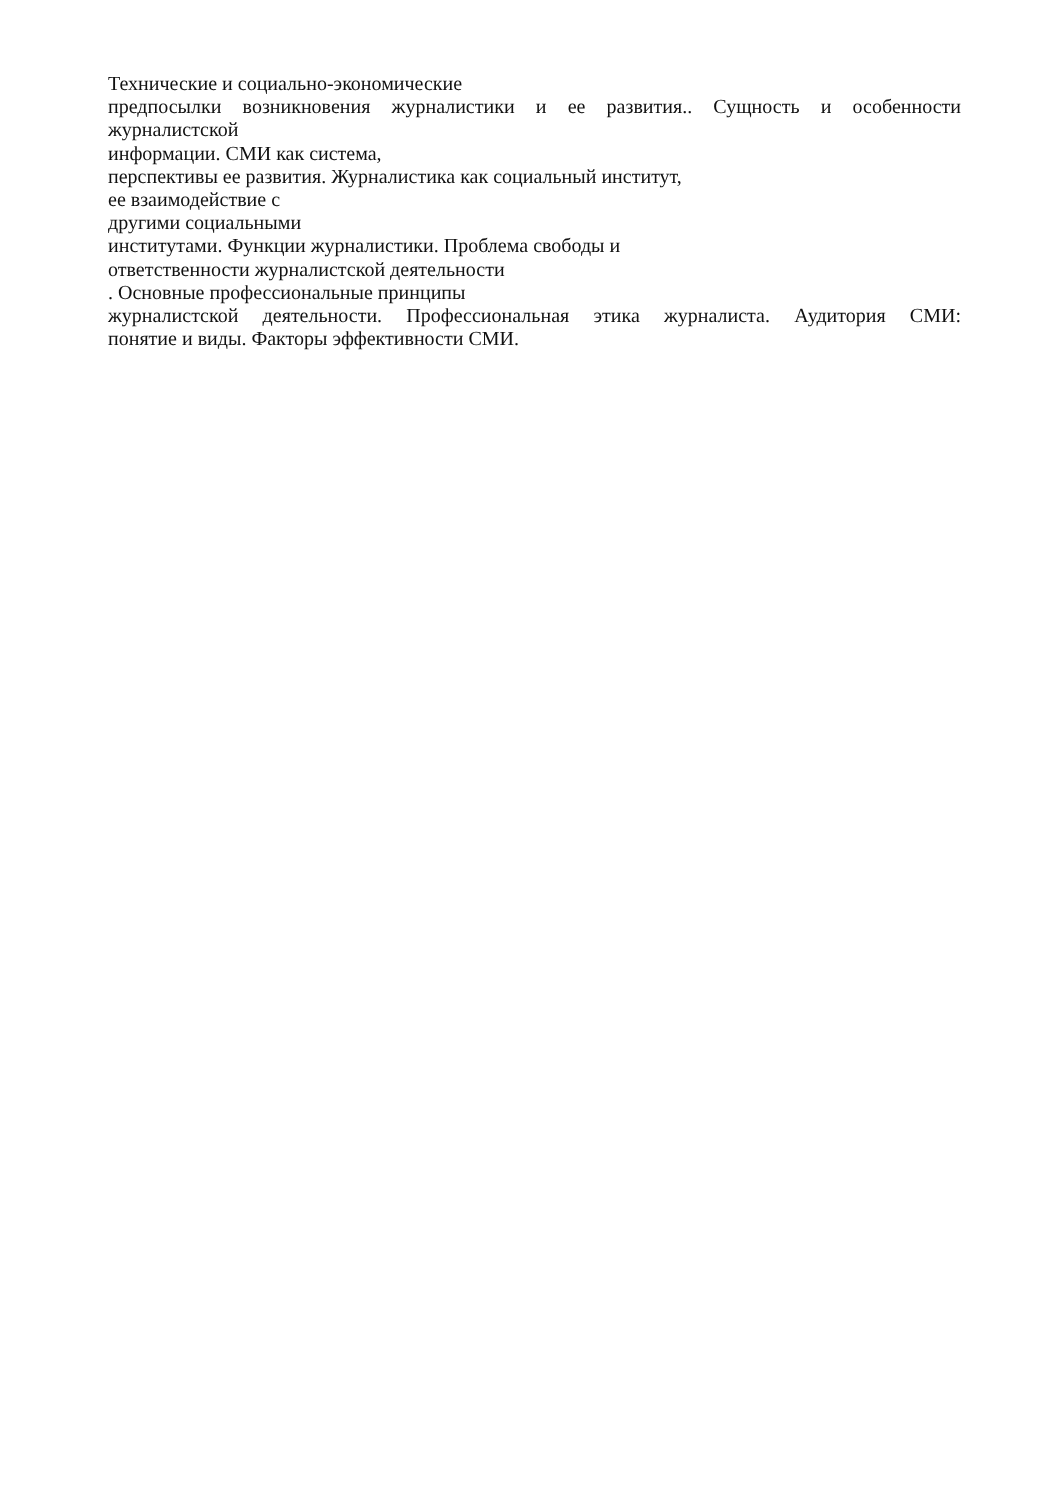Технические и социально-экономические
предпосылки возникновения журналистики и ее развития.. Сущность и особенности
журналистской
информации. СМИ как система,
перспективы ее развития. Журналистика как социальный институт,
ее взаимодействие с
другими социальными
институтами. Функции журналистики. Проблема свободы и
ответственности журналистской деятельности
. Основные профессиональные принципы
журналистской деятельности. Профессиональная этика журналиста. Аудитория СМИ:
понятие и виды. Факторы эффективности СМИ.